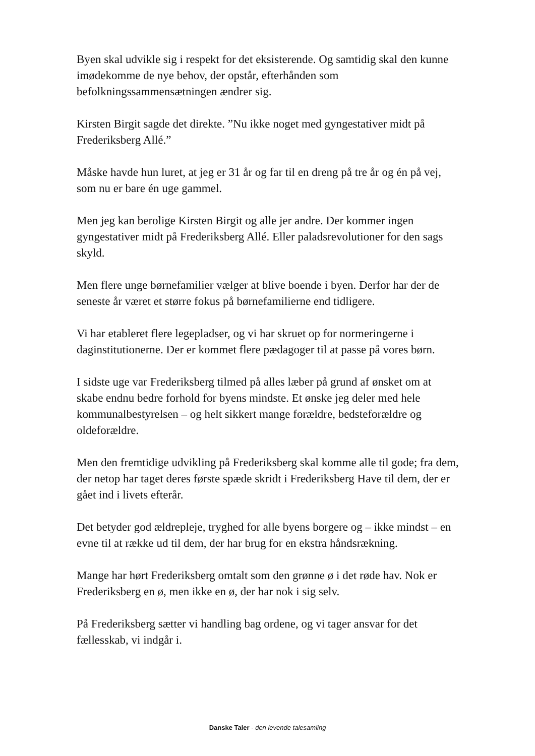Byen skal udvikle sig i respekt for det eksisterende. Og samtidig skal den kunne imødekomme de nye behov, der opstår, efterhånden som befolkningssammensætningen ændrer sig.
Kirsten Birgit sagde det direkte. ”Nu ikke noget med gyngestativer midt på Frederiksberg Allé.”
Måske havde hun luret, at jeg er 31 år og far til en dreng på tre år og én på vej, som nu er bare én uge gammel.
Men jeg kan berolige Kirsten Birgit og alle jer andre. Der kommer ingen gyngestativer midt på Frederiksberg Allé. Eller paladsrevolutioner for den sags skyld.
Men flere unge børnefamilier vælger at blive boende i byen. Derfor har der de seneste år været et større fokus på børnefamilierne end tidligere.
Vi har etableret flere legepladser, og vi har skruet op for normeringerne i daginstitutionerne. Der er kommet flere pædagoger til at passe på vores børn.
I sidste uge var Frederiksberg tilmed på alles læber på grund af ønsket om at skabe endnu bedre forhold for byens mindste. Et ønske jeg deler med hele kommunalbestyrelsen – og helt sikkert mange forældre, bedsteforældre og oldeforældre.
Men den fremtidige udvikling på Frederiksberg skal komme alle til gode; fra dem, der netop har taget deres første spæde skridt i Frederiksberg Have til dem, der er gået ind i livets efterår.
Det betyder god ældrepleje, tryghed for alle byens borgere og – ikke mindst – en evne til at række ud til dem, der har brug for en ekstra håndsrækning.
Mange har hørt Frederiksberg omtalt som den grønne ø i det røde hav. Nok er Frederiksberg en ø, men ikke en ø, der har nok i sig selv.
På Frederiksberg sætter vi handling bag ordene, og vi tager ansvar for det fællesskab, vi indgår i.
Danske Taler - den levende talesamling